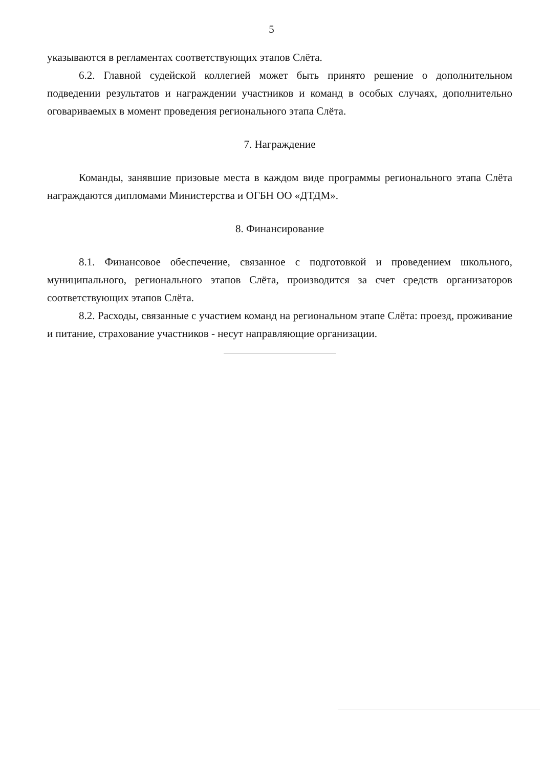5
указываются в регламентах соответствующих этапов Слёта.
6.2. Главной судейской коллегией может быть принято решение о дополнительном подведении результатов и награждении участников и команд в особых случаях, дополнительно оговариваемых в момент проведения регионального этапа Слёта.
7. Награждение
Команды, занявшие призовые места в каждом виде программы регионального этапа Слёта награждаются дипломами Министерства и ОГБН ОО «ДТДМ».
8. Финансирование
8.1. Финансовое обеспечение, связанное с подготовкой и проведением школьного, муниципального, регионального этапов Слёта, производится за счет средств организаторов соответствующих этапов Слёта.
8.2. Расходы, связанные с участием команд на региональном этапе Слёта: проезд, проживание и питание, страхование участников - несут направляющие организации.